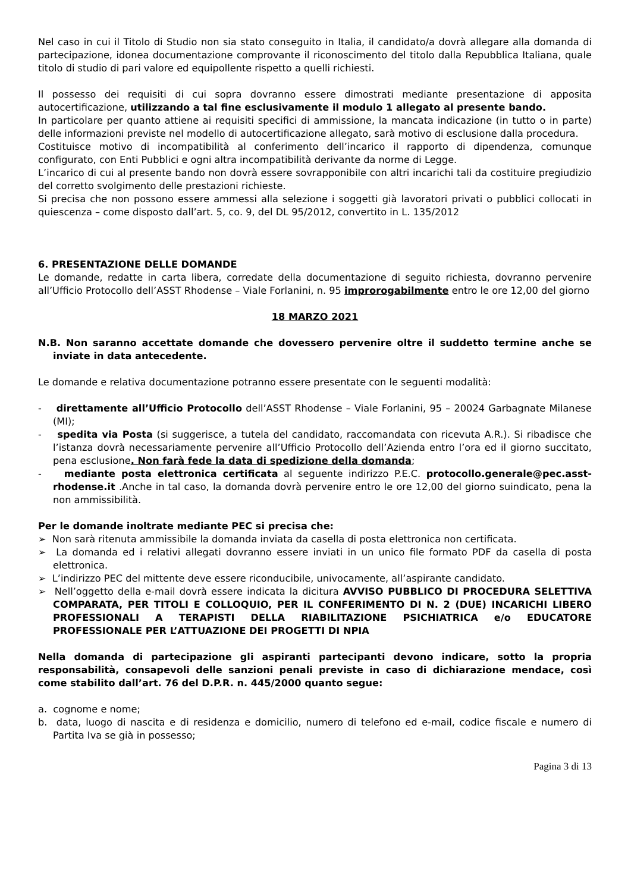Nel caso in cui il Titolo di Studio non sia stato conseguito in Italia, il candidato/a dovrà allegare alla domanda di partecipazione, idonea documentazione comprovante il riconoscimento del titolo dalla Repubblica Italiana, quale titolo di studio di pari valore ed equipollente rispetto a quelli richiesti.
Il possesso dei requisiti di cui sopra dovranno essere dimostrati mediante presentazione di apposita autocertificazione, utilizzando a tal fine esclusivamente il modulo 1 allegato al presente bando.
In particolare per quanto attiene ai requisiti specifici di ammissione, la mancata indicazione (in tutto o in parte) delle informazioni previste nel modello di autocertificazione allegato, sarà motivo di esclusione dalla procedura.
Costituisce motivo di incompatibilità al conferimento dell’incarico il rapporto di dipendenza, comunque configurato, con Enti Pubblici e ogni altra incompatibilità derivante da norme di Legge.
L’incarico di cui al presente bando non dovrà essere sovrapponibile con altri incarichi tali da costituire pregiudizio del corretto svolgimento delle prestazioni richieste.
Si precisa che non possono essere ammessi alla selezione i soggetti già lavoratori privati o pubblici collocati in quiescenza – come disposto dall’art. 5, co. 9, del DL 95/2012, convertito in L. 135/2012
6. PRESENTAZIONE DELLE DOMANDE
Le domande, redatte in carta libera, corredate della documentazione di seguito richiesta, dovranno pervenire all’Ufficio Protocollo dell’ASST Rhodense – Viale Forlanini, n. 95 improrogabilmente entro le ore 12,00 del giorno
18 MARZO 2021
N.B. Non saranno accettate domande che dovessero pervenire oltre il suddetto termine anche se inviate in data antecedente.
Le domande e relativa documentazione potranno essere presentate con le seguenti modalità:
- direttamente all’Ufficio Protocollo dell’ASST Rhodense – Viale Forlanini, 95 – 20024 Garbagnate Milanese (MI);
- spedita via Posta (si suggerisce, a tutela del candidato, raccomandata con ricevuta A.R.). Si ribadisce che l’istanza dovrà necessariamente pervenire all’Ufficio Protocollo dell’Azienda entro l’ora ed il giorno succitato, pena esclusione. Non farà fede la data di spedizione della domanda;
- mediante posta elettronica certificata al seguente indirizzo P.E.C. protocollo.generale@pec.asst-rhodense.it .Anche in tal caso, la domanda dovrà pervenire entro le ore 12,00 del giorno suindicato, pena la non ammissibilità.
Per le domande inoltrate mediante PEC si precisa che:
➢ Non sarà ritenuta ammissibile la domanda inviata da casella di posta elettronica non certificata.
➢ La domanda ed i relativi allegati dovranno essere inviati in un unico file formato PDF da casella di posta elettronica.
➢ L’indirizzo PEC del mittente deve essere riconducibile, univocamente, all’aspirante candidato.
➢ Nell’oggetto della e-mail dovrà essere indicata la dicitura AVVISO PUBBLICO DI PROCEDURA SELETTIVA COMPARATA, PER TITOLI E COLLOQUIO, PER IL CONFERIMENTO DI N. 2 (DUE) INCARICHI LIBERO PROFESSIONALI A TERAPISTI DELLA RIABILITAZIONE PSICHIATRICA e/o EDUCATORE PROFESSIONALE PER L’ATTUAZIONE DEI PROGETTI DI NPIA
Nella domanda di partecipazione gli aspiranti partecipanti devono indicare, sotto la propria responsabilità, consapevoli delle sanzioni penali previste in caso di dichiarazione mendace, così come stabilito dall’art. 76 del D.P.R. n. 445/2000 quanto segue:
a. cognome e nome;
b. data, luogo di nascita e di residenza e domicilio, numero di telefono ed e-mail, codice fiscale e numero di Partita Iva se già in possesso;
Pagina 3 di 13